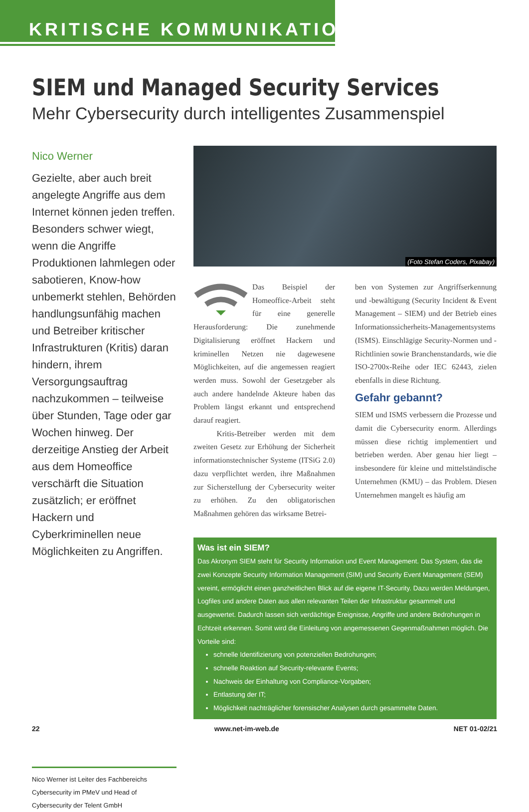KRITISCHE KOMMUNIKATION
SIEM und Managed Security Services
Mehr Cybersecurity durch intelligentes Zusammenspiel
Nico Werner
Gezielte, aber auch breit angelegte Angriffe aus dem Internet können jeden treffen. Besonders schwer wiegt, wenn die Angriffe Produktionen lahmlegen oder sabotieren, Know-how unbemerkt stehlen, Behörden handlungsunfähig machen und Betreiber kritischer Infrastrukturen (Kritis) daran hindern, ihrem Versorgungsauftrag nachzukommen – teilweise über Stunden, Tage oder gar Wochen hinweg. Der derzeitige Anstieg der Arbeit aus dem Homeoffice verschärft die Situation zusätzlich; er eröffnet Hackern und Cyberkriminellen neue Möglichkeiten zu Angriffen.
Nico Werner ist Leiter des Fachbereichs Cybersecurity im PMeV und Head of Cybersecurity der Telent GmbH
(Foto Stefan Coders, Pixabay)
Das Beispiel der Homeoffice-Arbeit steht für eine generelle Herausforderung: Die zunehmende Digitalisierung eröffnet Hackern und kriminellen Netzen nie dagewesene Möglichkeiten, auf die angemessen reagiert werden muss. Sowohl der Gesetzgeber als auch andere handelnde Akteure haben das Problem längst erkannt und entsprechend darauf reagiert.
   Kritis-Betreiber werden mit dem zweiten Gesetz zur Erhöhung der Sicherheit informationstechnischer Systeme (ITSiG 2.0) dazu verpflichtet werden, ihre Maßnahmen zur Sicherstellung der Cybersecurity weiter zu erhöhen. Zu den obligatorischen Maßnahmen gehören das wirksame Betrei-
ben von Systemen zur Angriffserkennung und -bewältigung (Security Incident & Event Management – SIEM) und der Betrieb eines Informationssicherheits-Managementsystems (ISMS). Einschlägige Security-Normen und -Richtlinien sowie Branchenstandards, wie die ISO-2700x-Reihe oder IEC 62443, zielen ebenfalls in diese Richtung.
Gefahr gebannt?
SIEM und ISMS verbessern die Prozesse und damit die Cybersecurity enorm. Allerdings müssen diese richtig implementiert und betrieben werden. Aber genau hier liegt – insbesondere für kleine und mittelständische Unternehmen (KMU) – das Problem. Diesen Unternehmen mangelt es häufig am
Was ist ein SIEM?
Das Akronym SIEM steht für Security Information und Event Management. Das System, das die zwei Konzepte Security Information Management (SIM) und Security Event Management (SEM) vereint, ermöglicht einen ganzheitlichen Blick auf die eigene IT-Security. Dazu werden Meldungen, Logfiles und andere Daten aus allen relevanten Teilen der Infrastruktur gesammelt und ausgewertet. Dadurch lassen sich verdächtige Ereignisse, Angriffe und andere Bedrohungen in Echtzeit erkennen. Somit wird die Einleitung von angemessenen Gegenmaßnahmen möglich. Die Vorteile sind:
schnelle Identifizierung von potenziellen Bedrohungen;
schnelle Reaktion auf Security-relevante Events;
Nachweis der Einhaltung von Compliance-Vorgaben;
Entlastung der IT;
Möglichkeit nachträglicher forensischer Analysen durch gesammelte Daten.
22 www.net-im-web.de NET 01-02/21